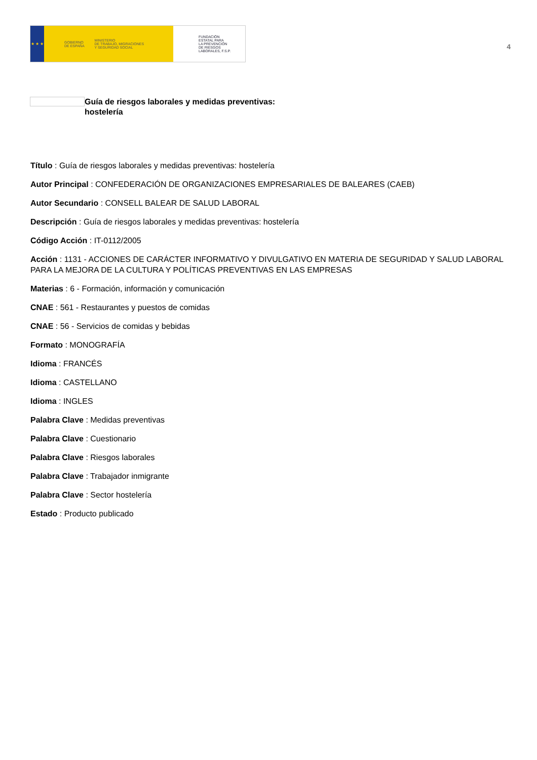★ ★ ★ GOBIERNO
DE ESPAÑA MINISTERIO
DE TRABAJO, MIGRACIONES
Y SEGURIDAD SOCIAL
FUNDACIÓN
ESTATAL PARA
LA PREVENCIÓN
DE RIESGOS
LABORALES, F.S.P.
4
Guía de riesgos laborales y medidas preventivas:
hostelería
Título : Guía de riesgos laborales y medidas preventivas: hostelería
Autor Principal : CONFEDERACIÓN DE ORGANIZACIONES EMPRESARIALES DE BALEARES (CAEB)
Autor Secundario : CONSELL BALEAR DE SALUD LABORAL
Descripción : Guía de riesgos laborales y medidas preventivas: hostelería
Código Acción : IT-0112/2005
Acción : 1131 - ACCIONES DE CARÁCTER INFORMATIVO Y DIVULGATIVO EN MATERIA DE SEGURIDAD Y SALUD LABORAL PARA LA MEJORA DE LA CULTURA Y POLÍTICAS PREVENTIVAS EN LAS EMPRESAS
Materias : 6 - Formación, información y comunicación
CNAE : 561 - Restaurantes y puestos de comidas
CNAE : 56 - Servicios de comidas y bebidas
Formato : MONOGRAFÍA
Idioma : FRANCÉS
Idioma : CASTELLANO
Idioma : INGLES
Palabra Clave : Medidas preventivas
Palabra Clave : Cuestionario
Palabra Clave : Riesgos laborales
Palabra Clave : Trabajador inmigrante
Palabra Clave : Sector hostelería
Estado : Producto publicado